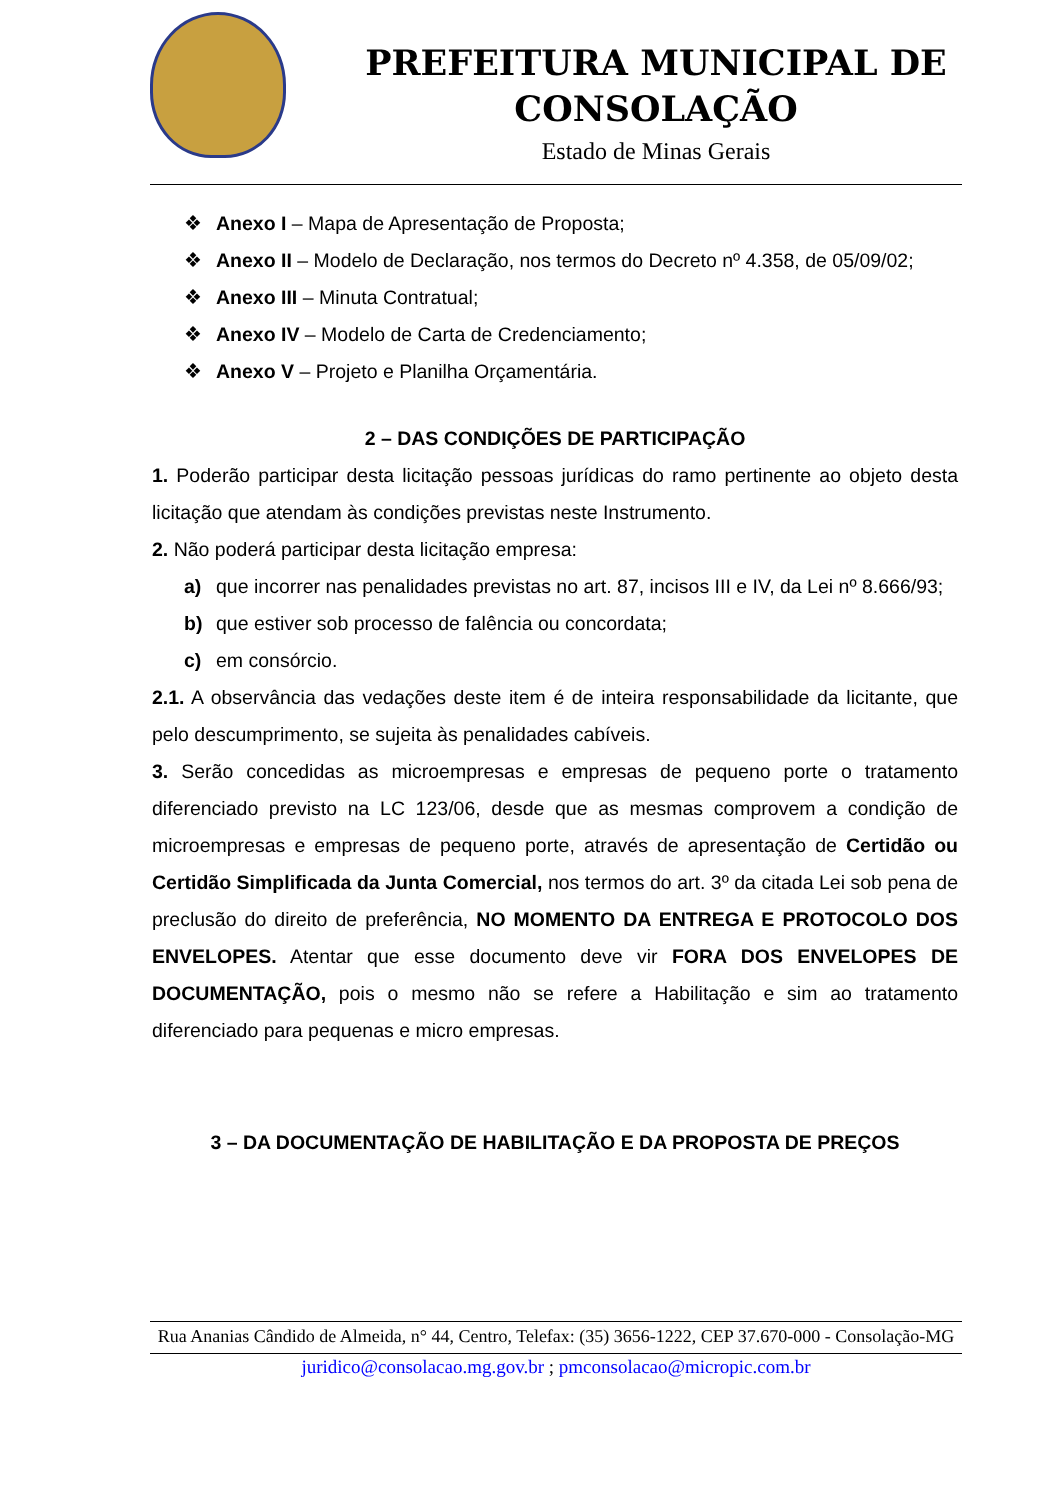PREFEITURA MUNICIPAL DE
CONSOLAÇÃO
Estado de Minas Gerais
❖ Anexo I – Mapa de Apresentação de Proposta;
❖ Anexo II – Modelo de Declaração, nos termos do Decreto nº 4.358, de 05/09/02;
❖ Anexo III – Minuta Contratual;
❖ Anexo IV – Modelo de Carta de Credenciamento;
❖ Anexo V – Projeto e Planilha Orçamentária.
2 – DAS CONDIÇÕES DE PARTICIPAÇÃO
1. Poderão participar desta licitação pessoas jurídicas do ramo pertinente ao objeto desta licitação que atendam às condições previstas neste Instrumento.
2. Não poderá participar desta licitação empresa:
a) que incorrer nas penalidades previstas no art. 87, incisos III e IV, da Lei nº 8.666/93;
b) que estiver sob processo de falência ou concordata;
c) em consórcio.
2.1. A observância das vedações deste item é de inteira responsabilidade da licitante, que pelo descumprimento, se sujeita às penalidades cabíveis.
3. Serão concedidas as microempresas e empresas de pequeno porte o tratamento diferenciado previsto na LC 123/06, desde que as mesmas comprovem a condição de microempresas e empresas de pequeno porte, através de apresentação de Certidão ou Certidão Simplificada da Junta Comercial, nos termos do art. 3º da citada Lei sob pena de preclusão do direito de preferência, NO MOMENTO DA ENTREGA E PROTOCOLO DOS ENVELOPES. Atentar que esse documento deve vir FORA DOS ENVELOPES DE DOCUMENTAÇÃO, pois o mesmo não se refere a Habilitação e sim ao tratamento diferenciado para pequenas e micro empresas.
3 – DA DOCUMENTAÇÃO DE HABILITAÇÃO E DA PROPOSTA DE PREÇOS
Rua Ananias Cândido de Almeida, n° 44, Centro, Telefax: (35) 3656-1222, CEP 37.670-000 - Consolação-MG
juridico@consolacao.mg.gov.br ; pmconsolacao@micropic.com.br